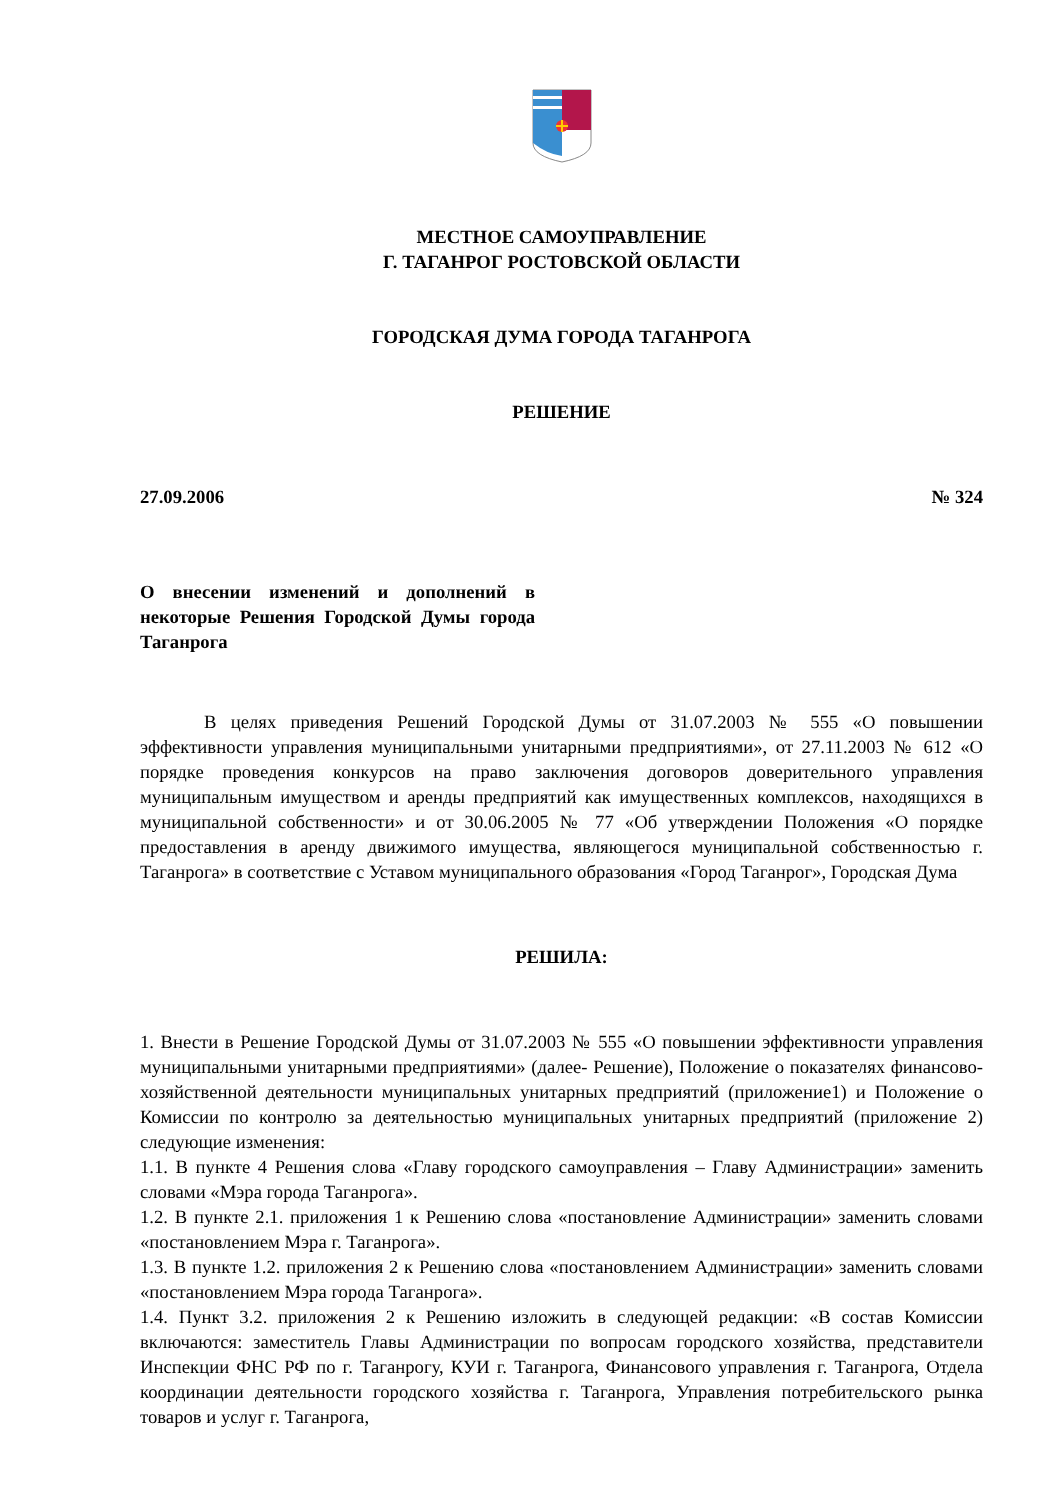МЕСТНОЕ САМОУПРАВЛЕНИЕ
Г. ТАГАНРОГ РОСТОВСКОЙ ОБЛАСТИ
ГОРОДСКАЯ ДУМА ГОРОДА ТАГАНРОГА
РЕШЕНИЕ
27.09.2006 № 324
О внесении изменений и дополнений в некоторые Решения Городской Думы города Таганрога
В целях приведения Решений Городской Думы от 31.07.2003 № 555 «О повышении эффективности управления муниципальными унитарными предприятиями», от 27.11.2003 № 612 «О порядке проведения конкурсов на право заключения договоров доверительного управления муниципальным имуществом и аренды предприятий как имущественных комплексов, находящихся в муниципальной собственности» и от 30.06.2005 № 77 «Об утверждении Положения «О порядке предоставления в аренду движимого имущества, являющегося муниципальной собственностью г. Таганрога» в соответствие с Уставом муниципального образования «Город Таганрог», Городская Дума
РЕШИЛА:
1. Внести в Решение Городской Думы от 31.07.2003 № 555 «О повышении эффективности управления муниципальными унитарными предприятиями» (далее- Решение), Положение о показателях финансово-хозяйственной деятельности муниципальных унитарных предприятий (приложение1) и Положение о Комиссии по контролю за деятельностью муниципальных унитарных предприятий (приложение 2) следующие изменения:
1.1. В пункте 4 Решения слова «Главу городского самоуправления – Главу Администрации» заменить словами «Мэра города Таганрога».
1.2. В пункте 2.1. приложения 1 к Решению слова «постановление Администрации» заменить словами «постановлением Мэра г. Таганрога».
1.3. В пункте 1.2. приложения 2 к Решению слова «постановлением Администрации» заменить словами «постановлением Мэра города Таганрога».
1.4. Пункт 3.2. приложения 2 к Решению изложить в следующей редакции: «В состав Комиссии включаются: заместитель Главы Администрации по вопросам городского хозяйства, представители Инспекции ФНС РФ по г. Таганрогу, КУИ г. Таганрога, Финансового управления г. Таганрога, Отдела координации деятельности городского хозяйства г. Таганрога, Управления потребительского рынка товаров и услуг г. Таганрога,